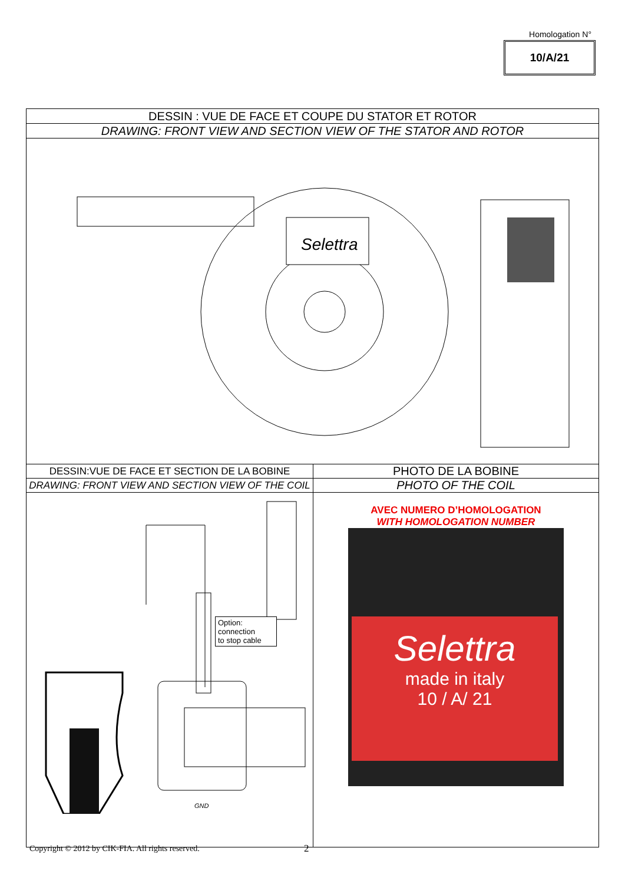Homologation N°
10/A/21
| DESSIN : VUE DE FACE ET COUPE DU STATOR ET ROTOR | |
| DRAWING: FRONT VIEW AND SECTION VIEW OF THE STATOR AND ROTOR | |
| Selettra | |
| DESSIN:VUE DE FACE ET SECTION DE LA BOBINE | PHOTO DE LA BOBINE |
| DRAWING: FRONT VIEW AND SECTION VIEW OF THE COIL | PHOTO OF THE COIL |
| GND Option: connection to stop cable | AVEC NUMERO D’HOMOLOGATION WITH HOMOLOGATION NUMBER Selettra made in italy 10 / A/ 21 |
Copyright © 2012 by CIK-FIA. All rights reserved.
2